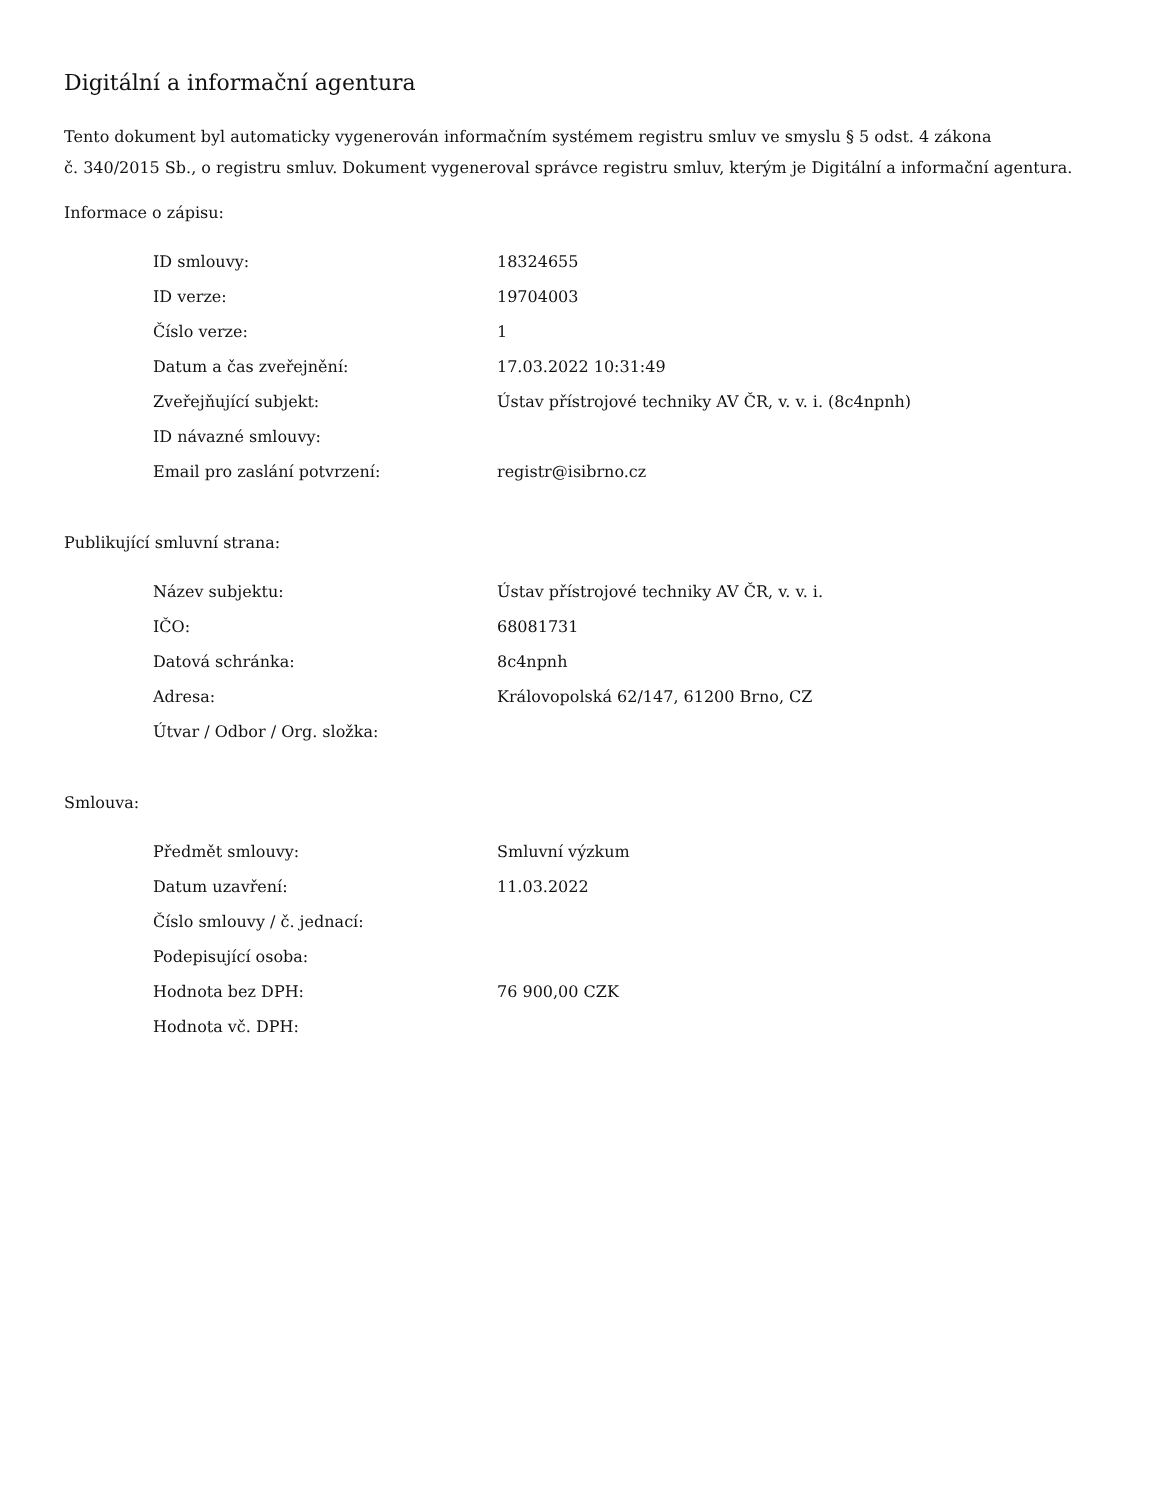Digitální a informační agentura
Tento dokument byl automaticky vygenerován informačním systémem registru smluv ve smyslu § 5 odst. 4 zákona
č. 340/2015 Sb., o registru smluv. Dokument vygeneroval správce registru smluv, kterým je Digitální a informační agentura.
Informace o zápisu:
| ID smlouvy: | 18324655 |
| ID verze: | 19704003 |
| Číslo verze: | 1 |
| Datum a čas zveřejnění: | 17.03.2022 10:31:49 |
| Zveřejňující subjekt: | Ústav přístrojové techniky AV ČR, v. v. i. (8c4npnh) |
| ID návazné smlouvy: | |
| Email pro zaslání potvrzení: | registr@isibrno.cz |
Publikující smluvní strana:
| Název subjektu: | Ústav přístrojové techniky AV ČR, v. v. i. |
| IČO: | 68081731 |
| Datová schránka: | 8c4npnh |
| Adresa: | Královopolská 62/147, 61200 Brno, CZ |
| Útvar / Odbor / Org. složka: | |
Smlouva:
| Předmět smlouvy: | Smluvní výzkum |
| Datum uzavření: | 11.03.2022 |
| Číslo smlouvy / č. jednací: | |
| Podepisující osoba: | |
| Hodnota bez DPH: | 76 900,00 CZK |
| Hodnota vč. DPH: | |